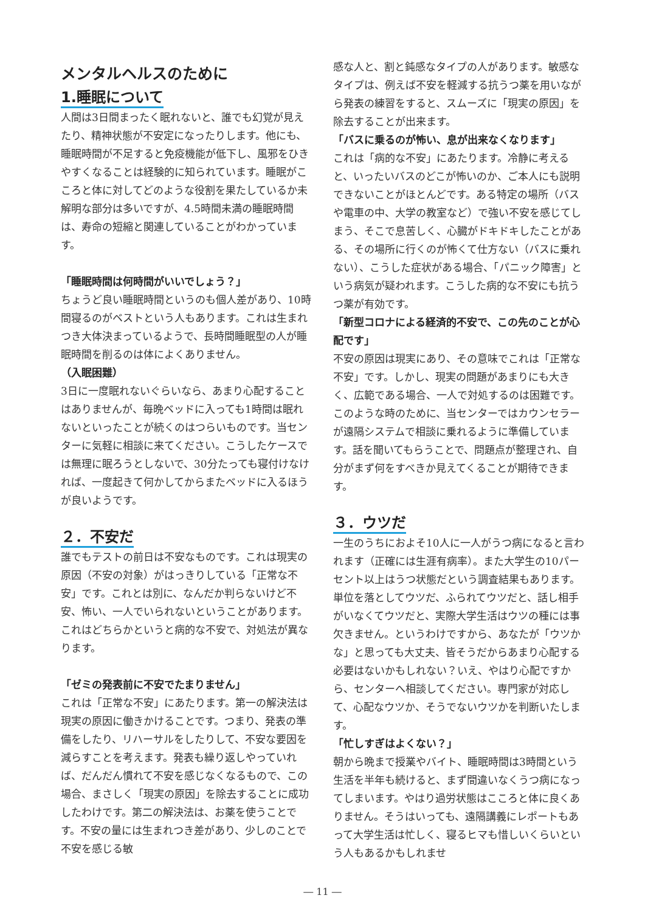メンタルヘルスのために
1.睡眠について
人間は3日間まったく眠れないと、誰でも幻覚が見えたり、精神状態が不安定になったりします。他にも、睡眠時間が不足すると免疫機能が低下し、風邪をひきやすくなることは経験的に知られています。睡眠がこころと体に対してどのような役割を果たしているか未解明な部分は多いですが、4.5時間未満の睡眠時間は、寿命の短縮と関連していることがわかっています。
「睡眠時間は何時間がいいでしょう？」
ちょうど良い睡眠時間というのも個人差があり、10時間寝るのがベストという人もあります。これは生まれつき大体決まっているようで、長時間睡眠型の人が睡眠時間を削るのは体によくありません。
（入眠困難）
3日に一度眠れないぐらいなら、あまり心配することはありませんが、毎晩ベッドに入っても1時間は眠れないといったことが続くのはつらいものです。当センターに気軽に相談に来てください。こうしたケースでは無理に眠ろうとしないで、30分たっても寝付けなければ、一度起きて何かしてからまたベッドに入るほうが良いようです。
２．不安だ
誰でもテストの前日は不安なものです。これは現実の原因（不安の対象）がはっきりしている「正常な不安」です。これとは別に、なんだか判らないけど不安、怖い、一人でいられないということがあります。これはどちらかというと病的な不安で、対処法が異なります。
「ゼミの発表前に不安でたまりません」
これは「正常な不安」にあたります。第一の解決法は現実の原因に働きかけることです。つまり、発表の準備をしたり、リハーサルをしたりして、不安な要因を減らすことを考えます。発表も繰り返しやっていれば、だんだん慣れて不安を感じなくなるもので、この場合、まさしく「現実の原因」を除去することに成功したわけです。第二の解決法は、お薬を使うことです。不安の量には生まれつき差があり、少しのことで不安を感じる敏
感な人と、割と鈍感なタイプの人があります。敏感なタイプは、例えば不安を軽減する抗うつ薬を用いながら発表の練習をすると、スムーズに「現実の原因」を除去することが出来ます。
「バスに乗るのが怖い、息が出来なくなります」
これは「病的な不安」にあたります。冷静に考えると、いったいバスのどこが怖いのか、ご本人にも説明できないことがほとんどです。ある特定の場所（バスや電車の中、大学の教室など）で強い不安を感じてしまう、そこで息苦しく、心臓がドキドキしたことがある、その場所に行くのが怖くて仕方ない（バスに乗れない）、こうした症状がある場合、「パニック障害」という病気が疑われます。こうした病的な不安にも抗うつ薬が有効です。
「新型コロナによる経済的不安で、この先のことが心配です」
不安の原因は現実にあり、その意味でこれは「正常な不安」です。しかし、現実の問題があまりにも大きく、広範である場合、一人で対処するのは困難です。このような時のために、当センターではカウンセラーが遠隔システムで相談に乗れるように準備しています。話を聞いてもらうことで、問題点が整理され、自分がまず何をすべきか見えてくることが期待できます。
３．ウツだ
一生のうちにおよそ10人に一人がうつ病になると言われます（正確には生涯有病率）。また大学生の10パーセント以上はうつ状態だという調査結果もあります。単位を落としてウツだ、ふられてウツだと、話し相手がいなくてウツだと、実際大学生活はウツの種には事欠きません。というわけですから、あなたが「ウツかな」と思っても大丈夫、皆そうだからあまり心配する必要はないかもしれない？いえ、やはり心配ですから、センターへ相談してください。専門家が対応して、心配なウツか、そうでないウツかを判断いたします。
「忙しすぎはよくない？」
朝から晩まで授業やバイト、睡眠時間は3時間という生活を半年も続けると、まず間違いなくうつ病になってしまいます。やはり過労状態はこころと体に良くありません。そうはいっても、遠隔講義にレポートもあって大学生活は忙しく、寝るヒマも惜しいくらいという人もあるかもしれませ
― 11 ―